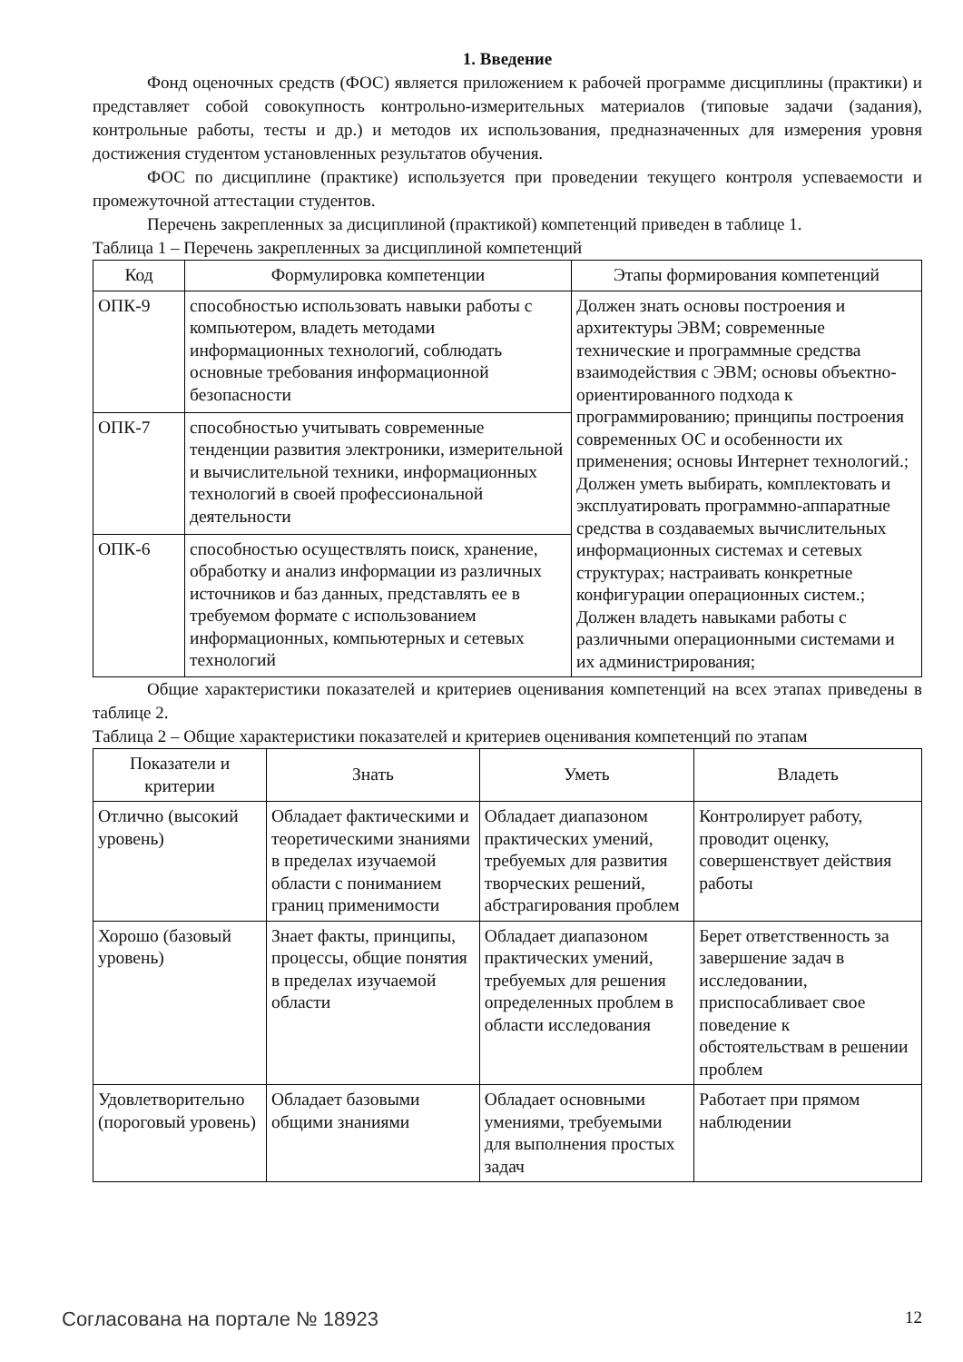1. Введение
Фонд оценочных средств (ФОС) является приложением к рабочей программе дисциплины (практики) и представляет собой совокупность контрольно-измерительных материалов (типовые задачи (задания), контрольные работы, тесты и др.) и методов их использования, предназначенных для измерения уровня достижения студентом установленных результатов обучения.
ФОС по дисциплине (практике) используется при проведении текущего контроля успеваемости и промежуточной аттестации студентов.
Перечень закрепленных за дисциплиной (практикой) компетенций приведен в таблице 1.
Таблица 1 – Перечень закрепленных за дисциплиной компетенций
| Код | Формулировка компетенции | Этапы формирования компетенций |
| --- | --- | --- |
| ОПК-9 | способностью использовать навыки работы с компьютером, владеть методами информационных технологий, соблюдать основные требования информационной безопасности | Должен знать основы построения и архитектуры ЭВМ; современные технические и программные средства взаимодействия с ЭВМ; основы объектно-ориентированного подхода к программированию; принципы построения современных ОС и особенности их применения; основы Интернет технологий.; Должен уметь выбирать, комплектовать и эксплуатировать программно-аппаратные средства в создаваемых вычислительных информационных системах и сетевых структурах; настраивать конкретные конфигурации операционных систем.; Должен владеть навыками работы с различными операционными системами и их администрирования; |
| ОПК-7 | способностью учитывать современные тенденции развития электроники, измерительной и вычислительной техники, информационных технологий в своей профессиональной деятельности | |
| ОПК-6 | способностью осуществлять поиск, хранение, обработку и анализ информации из различных источников и баз данных, представлять ее в требуемом формате с использованием информационных, компьютерных и сетевых технологий | |
Общие характеристики показателей и критериев оценивания компетенций на всех этапах приведены в таблице 2.
Таблица 2 – Общие характеристики показателей и критериев оценивания компетенций по этапам
| Показатели и критерии | Знать | Уметь | Владеть |
| --- | --- | --- | --- |
| Отлично (высокий уровень) | Обладает фактическими и теоретическими знаниями в пределах изучаемой области с пониманием границ применимости | Обладает диапазоном практических умений, требуемых для развития творческих решений, абстрагирования проблем | Контролирует работу, проводит оценку, совершенствует действия работы |
| Хорошо (базовый уровень) | Знает факты, принципы, процессы, общие понятия в пределах изучаемой области | Обладает диапазоном практических умений, требуемых для решения определенных проблем в области исследования | Берет ответственность за завершение задач в исследовании, приспосабливает свое поведение к обстоятельствам в решении проблем |
| Удовлетворительно (пороговый уровень) | Обладает базовыми общими знаниями | Обладает основными умениями, требуемыми для выполнения простых задач | Работает при прямом наблюдении |
Согласована на портале № 18923 12